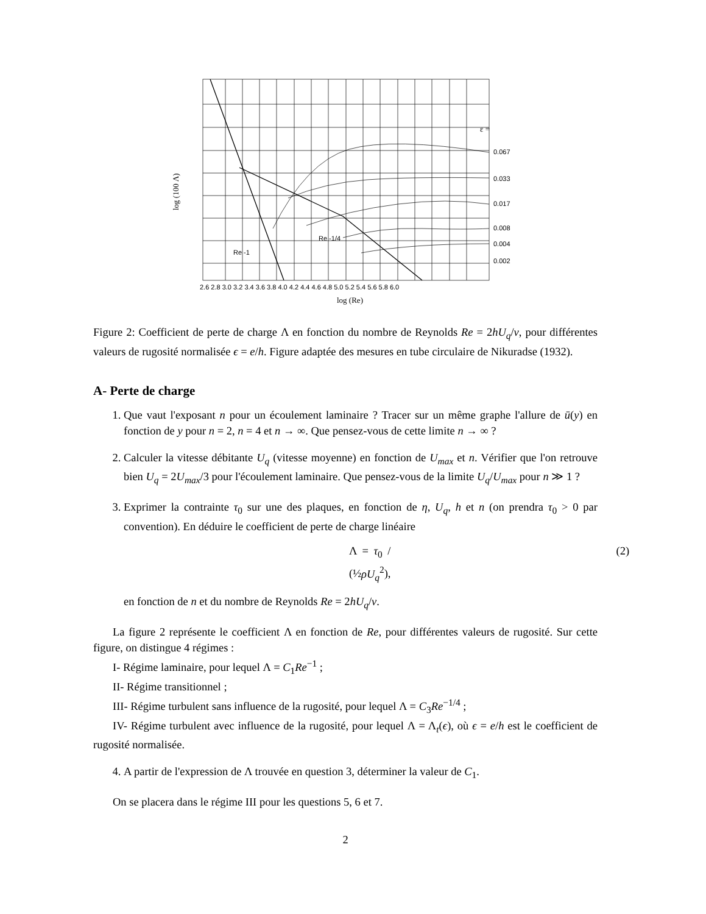ε =
0.067
0.033
0.017
0.008
0.004
0.002
Re -1
Re -1/4
2.6 2.8 3.0 3.2 3.4 3.6 3.8 4.0 4.2 4.4 4.6 4.8 5.0 5.2 5.4 5.6 5.8 6.0
log (Re)
log (100 Λ)
Figure 2: Coefficient de perte de charge Λ en fonction du nombre de Reynolds Re = 2hU<sub>q</sub>/ν, pour différentes valeurs de rugosité normalisée ϵ = e/h. Figure adaptée des mesures en tube circulaire de Nikuradse (1932).
A- Perte de charge
1. Que vaut l'exposant n pour un écoulement laminaire ? Tracer sur un même graphe l'allure de ū(y) en fonction de y pour n = 2, n = 4 et n → ∞. Que pensez-vous de cette limite n → ∞ ?
2. Calculer la vitesse débitante U<sub>q</sub> (vitesse moyenne) en fonction de U<sub>max</sub> et n. Vérifier que l'on retrouve bien U<sub>q</sub> = 2U<sub>max</sub>/3 pour l'écoulement laminaire. Que pensez-vous de la limite U<sub>q</sub>/U<sub>max</sub> pour n ≫ 1 ?
3. Exprimer la contrainte τ<sub>0</sub> sur une des plaques, en fonction de η, U<sub>q</sub>, h et n (on prendra τ<sub>0</sub> > 0 par convention). En déduire le coefficient de perte de charge linéaire
Λ = τ<sub>0</sub> / (½ρU<sub>q</sub><sup>2</sup>), (2)
en fonction de n et du nombre de Reynolds Re = 2hU<sub>q</sub>/ν.
La figure 2 représente le coefficient Λ en fonction de Re, pour différentes valeurs de rugosité. Sur cette figure, on distingue 4 régimes :
I- Régime laminaire, pour lequel Λ = C<sub>1</sub>Re<sup>−1</sup> ;
II- Régime transitionnel ;
III- Régime turbulent sans influence de la rugosité, pour lequel Λ = C<sub>3</sub>Re<sup>−1/4</sup> ;
IV- Régime turbulent avec influence de la rugosité, pour lequel Λ = Λ<sub>t</sub>(ϵ), où ϵ = e/h est le coefficient de rugosité normalisée.
4. A partir de l'expression de Λ trouvée en question 3, déterminer la valeur de C<sub>1</sub>.
On se placera dans le régime III pour les questions 5, 6 et 7.
2